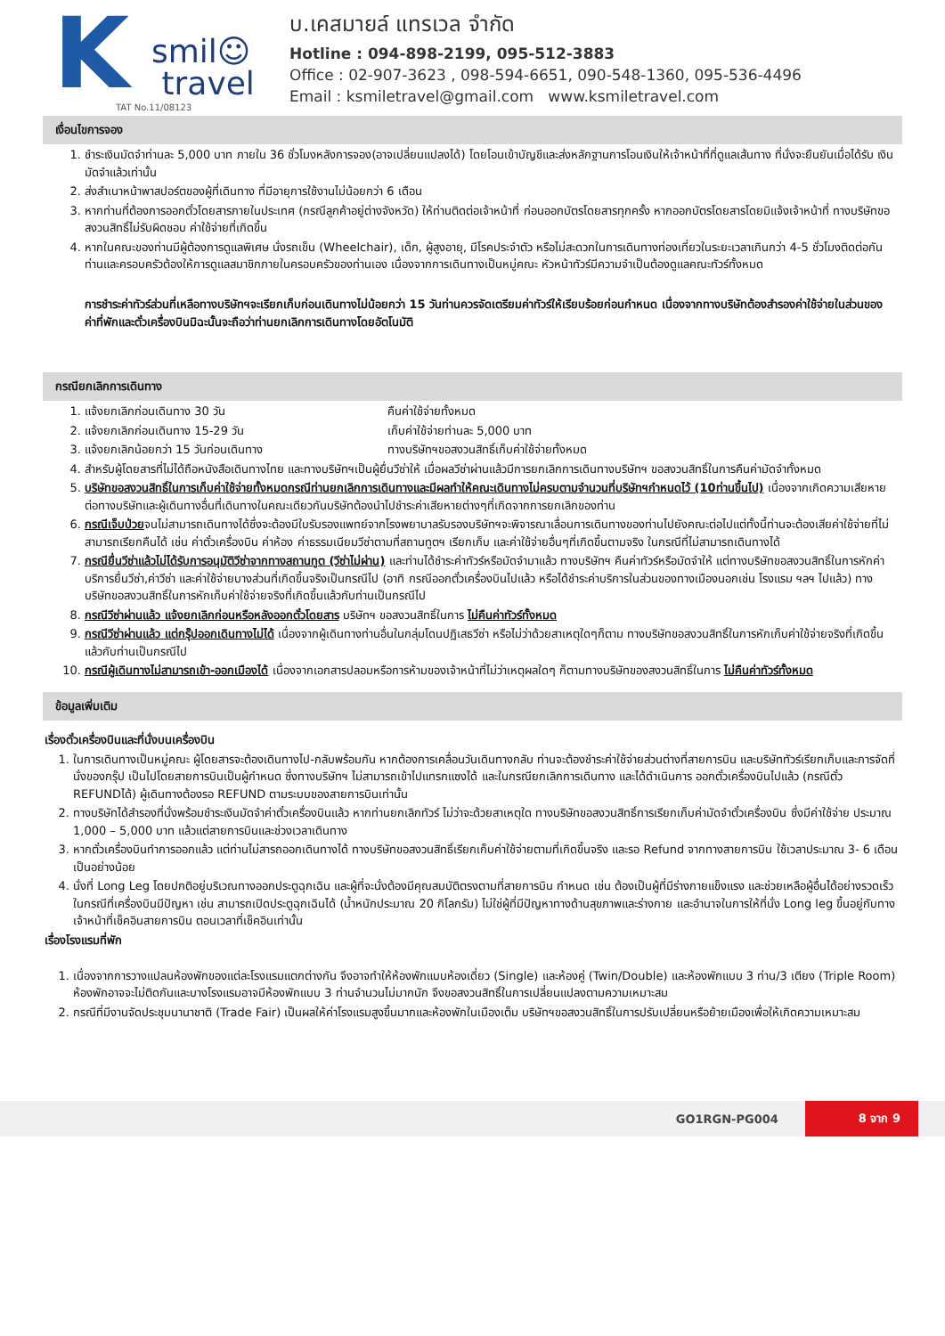K
smil☺
travel
TAT No.11/08123
บ.เคสมายล์ แทรเวล จำกัด
Hotline : 094-898-2199, 095-512-3883
Office : 02-907-3623 , 098-594-6651, 090-548-1360, 095-536-4496
Email : ksmiletravel@gmail.com www.ksmiletravel.com
เงื่อนไขการจอง
1. ชำระเงินมัดจำท่านละ 5,000 บาท ภายใน 36 ชั่วโมงหลังการจอง(อาจเปลี่ยนแปลงได้) โดยโอนเข้าบัญชีและส่งหลักฐานการโอนเงินให้เจ้าหน้าที่ที่ดูแลเส้นทาง ที่นั่งจะยืนยันเมื่อได้รับ เงินมัดจำแล้วเท่านั้น
2. ส่งสำเนาหน้าพาสปอร์ตของผู้ที่เดินทาง ที่มีอายุการใช้งานไม่น้อยกว่า 6 เดือน
3. หากท่านที่ต้องการออกตั๋วโดยสารภายในประเทศ (กรณีลูกค้าอยู่ต่างจังหวัด) ให้ท่านติดต่อเจ้าหน้าที่ ก่อนออกบัตรโดยสารทุกครั้ง หากออกบัตรโดยสารโดยมิแจ้งเจ้าหน้าที่ ทางบริษัทขอสงวนสิทธิ์ไม่รับผิดชอบ ค่าใช้จ่ายที่เกิดขึ้น
4. หากในคณะของท่านมีผู้ต้องการดูแลพิเศษ นั่งรถเข็น (Wheelchair), เด็ก, ผู้สูงอายุ, มีโรคประจำตัว หรือไม่สะดวกในการเดินทางท่องเที่ยวในระยะเวลาเกินกว่า 4-5 ชั่วโมงติดต่อกัน ท่านและครอบครัวต้องให้การดูแลสมาชิกภายในครอบครัวของท่านเอง เนื่องจากการเดินทางเป็นหมู่คณะ หัวหน้าทัวร์มีความจำเป็นต้องดูแลคณะทัวร์ทั้งหมด
การชำระค่าทัวร์ส่วนที่เหลือทางบริษัทฯจะเรียกเก็บก่อนเดินทางไม่น้อยกว่า 15 วันท่านควรจัดเตรียมค่าทัวร์ให้เรียบร้อยก่อนกำหนด เนื่องจากทางบริษัทต้องสำรองค่าใช้จ่ายในส่วนของค่าที่พักและตั๋วเครื่องบินมิฉะนั้นจะถือว่าท่านยกเลิกการเดินทางโดยอัตโนมัติ
กรณียกเลิกการเดินทาง
1. แจ้งยกเลิกก่อนเดินทาง 30 วัน คืนค่าใช้จ่ายทั้งหมด
2. แจ้งยกเลิกก่อนเดินทาง 15-29 วัน เก็บค่าใช้จ่ายท่านละ 5,000 บาท
3. แจ้งยกเลิกน้อยกว่า 15 วันก่อนเดินทาง ทางบริษัทฯขอสงวนสิทธิ์เก็บค่าใช้จ่ายทั้งหมด
4. สำหรับผู้โดยสารที่ไม่ได้ถือหนังสือเดินทางไทย และทางบริษัทฯเป็นผู้ยื่นวีซ่าให้ เมื่อผลวีซ่าผ่านแล้วมีการยกเลิกการเดินทางบริษัทฯ ขอสงวนสิทธิ์ในการคืนค่ามัดจำทั้งหมด
5. บริษัทขอสงวนสิทธิ์ในการเก็บค่าใช้จ่ายทั้งหมดกรณีท่านยกเลิกการเดินทางและมีผลทำให้คณะเดินทางไม่ครบตามจำนวนที่บริษัทฯกำหนดไว้ (10ท่านขึ้นไป) เนื่องจากเกิดความเสียหายต่อทางบริษัทและผู้เดินทางอื่นที่เดินทางในคณะเดียวกันบริษัทต้องนำไปชำระค่าเสียหายต่างๆที่เกิดจากการยกเลิกของท่าน
6. กรณีเจ็บป่วยจนไม่สามารถเดินทางได้ซึ่งจะต้องมีใบรับรองแพทย์จากโรงพยาบาลรับรองบริษัทฯจะพิจารณาเลื่อนการเดินทางของท่านไปยังคณะต่อไปแต่ทั้งนี้ท่านจะต้องเสียค่าใช้จ่ายที่ไม่สามารถเรียกคืนได้ เช่น ค่าตั๋วเครื่องบิน ค่าห้อง ค่าธรรมเนียมวีซ่าตามที่สถานทูตฯ เรียกเก็บ และค่าใช้จ่ายอื่นๆที่เกิดขึ้นตามจริง ในกรณีที่ไม่สามารถเดินทางได้
7. กรณียื่นวีซ่าแล้วไม่ได้รับการอนุมัติวีซ่าจากทางสถานทูต (วีซ่าไม่ผ่าน) และท่านได้ชำระค่าทัวร์หรือมัดจำมาแล้ว ทางบริษัทฯ คืนค่าทัวร์หรือมัดจำให้ แต่ทางบริษัทขอสงวนสิทธิ์ในการหักค่าบริการยื่นวีซ่า,ค่าวีซ่า และค่าใช้จ่ายบางส่วนที่เกิดขึ้นจริงเป็นกรณีไป (อาทิ กรณีออกตั๋วเครื่องบินไปแล้ว หรือได้ชำระค่าบริการในส่วนของทางเมืองนอกเช่น โรงแรม ฯลฯ ไปแล้ว) ทางบริษัทขอสงวนสิทธิ์ในการหักเก็บค่าใช้จ่ายจริงที่เกิดขึ้นแล้วกับท่านเป็นกรณีไป
8. กรณีวีซ่าผ่านแล้ว แจ้งยกเลิกก่อนหรือหลังออกตั๋วโดยสาร บริษัทฯ ขอสงวนสิทธิ์ในการ ไม่คืนค่าทัวร์ทั้งหมด
9. กรณีวีซ่าผ่านแล้ว แต่กรุ๊ปออกเดินทางไม่ได้ เนื่องจากผู้เดินทางท่านอื่นในกลุ่มโดนปฏิเสธวีซ่า หรือไม่ว่าด้วยสาเหตุใดๆก็ตาม ทางบริษัทขอสงวนสิทธิ์ในการหักเก็บค่าใช้จ่ายจริงที่เกิดขึ้นแล้วกับท่านเป็นกรณีไป
10. กรณีผู้เดินทางไม่สามารถเข้า-ออกเมืองได้ เนื่องจากเอกสารปลอมหรือการห้ามของเจ้าหน้าที่ไม่ว่าเหตุผลใดๆ ก็ตามทางบริษัทของสงวนสิทธิ์ในการ ไม่คืนค่าทัวร์ทั้งหมด
ข้อมูลเพิ่มเติม
เรื่องตั๋วเครื่องบินและที่นั่งบนเครื่องบิน
1. ในการเดินทางเป็นหมู่คณะ ผู้โดยสารจะต้องเดินทางไป-กลับพร้อมกัน หากต้องการเคลื่อนวันเดินทางกลับ ท่านจะต้องชำระค่าใช้จ่ายส่วนต่างที่สายการบิน และบริษัททัวร์เรียกเก็บและการจัดที่นั่งของกรุ๊ป เป็นไปโดยสายการบินเป็นผู้กำหนด ซึ่งทางบริษัทฯ ไม่สามารถเข้าไปแทรกแซงได้ และในกรณียกเลิกการเดินทาง และได้ดำเนินการ ออกตั๋วเครื่องบินไปแล้ว (กรณีตั๋ว REFUNDได้) ผู้เดินทางต้องรอ REFUND ตามระบบของสายการบินเท่านั้น
2. ทางบริษัทได้สำรองที่นั่งพร้อมชำระเงินมัดจำค่าตั๋วเครื่องบินแล้ว หากท่านยกเลิกทัวร์ ไม่ว่าจะด้วยสาเหตุใด ทางบริษัทขอสงวนสิทธิ์การเรียกเก็บค่ามัดจำตั๋วเครื่องบิน ซึ่งมีค่าใช้จ่าย ประมาณ 1,000 – 5,000 บาท แล้วแต่สายการบินและช่วงเวลาเดินทาง
3. หากตั๋วเครื่องบินทำการออกแล้ว แต่ท่านไม่สารถออกเดินทางได้ ทางบริษัทขอสงวนสิทธิ์เรียกเก็บค่าใช้จ่ายตามที่เกิดขึ้นจริง และรอ Refund จากทางสายการบิน ใช้เวลาประมาณ 3- 6 เดือนเป็นอย่างน้อย
4. นั่งที่ Long Leg โดยปกติอยู่บริเวณทางออกประตูฉุกเฉิน และผู้ที่จะนั่งต้องมีคุณสมบัติตรงตามที่สายการบิน กำหนด เช่น ต้องเป็นผู้ที่มีร่างกายแข็งแรง และช่วยเหลือผู้อื่นได้อย่างรวดเร็วในกรณีที่เครื่องบินมีปัญหา เช่น สามารถเปิดประตูฉุกเฉินได้ (น้ำหนักประมาณ 20 กิโลกรัม) ไม่ใช่ผู้ที่มีปัญหาทางด้านสุขภาพและร่างกาย และอำนาจในการให้ที่นั่ง Long leg ขึ้นอยู่กับทางเจ้าหน้าที่เช็คอินสายการบิน ตอนเวลาที่เช็คอินเท่านั้น
เรื่องโรงแรมที่พัก
1. เนื่องจากการวางแปลนห้องพักของแต่ละโรงแรมแตกต่างกัน จึงอาจทำให้ห้องพักแบบห้องเดี่ยว (Single) และห้องคู่ (Twin/Double) และห้องพักแบบ 3 ท่าน/3 เตียง (Triple Room) ห้องพักอาจจะไม่ติดกันและบางโรงแรมอาจมีห้องพักแบบ 3 ท่านจำนวนไม่มากนัก จึงขอสงวนสิทธิ์ในการเปลี่ยนแปลงตามความเหมาะสม
2. กรณีที่มีงานจัดประชุมนานาชาติ (Trade Fair) เป็นผลให้ค่าโรงแรมสูงขึ้นมากและห้องพักในเมืองเต็ม บริษัทฯขอสงวนสิทธิ์ในการปรับเปลี่ยนหรือย้ายเมืองเพื่อให้เกิดความเหมาะสม
GO1RGN-PG004 8 จาก 9